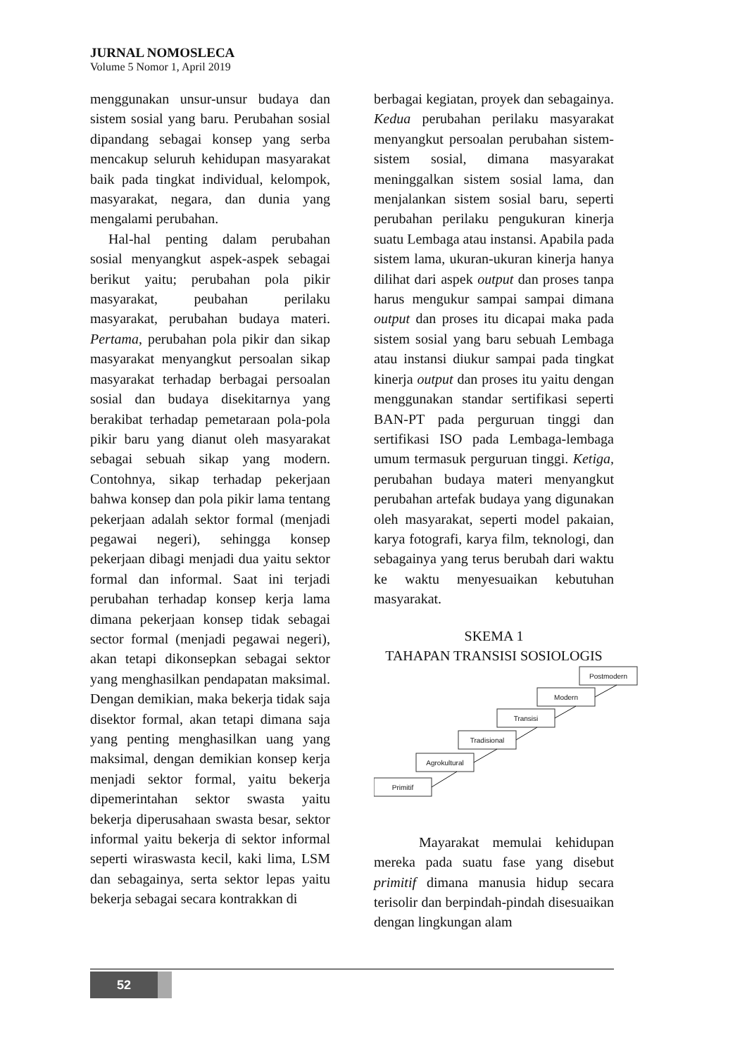JURNAL NOMOSLECA
Volume 5 Nomor 1, April 2019
menggunakan unsur-unsur budaya dan sistem sosial yang baru. Perubahan sosial dipandang sebagai konsep yang serba mencakup seluruh kehidupan masyarakat baik pada tingkat individual, kelompok, masyarakat, negara, dan dunia yang mengalami perubahan.
Hal-hal penting dalam perubahan sosial menyangkut aspek-aspek sebagai berikut yaitu; perubahan pola pikir masyarakat, peubahan perilaku masyarakat, perubahan budaya materi. Pertama, perubahan pola pikir dan sikap masyarakat menyangkut persoalan sikap masyarakat terhadap berbagai persoalan sosial dan budaya disekitarnya yang berakibat terhadap pemetaraan pola-pola pikir baru yang dianut oleh masyarakat sebagai sebuah sikap yang modern. Contohnya, sikap terhadap pekerjaan bahwa konsep dan pola pikir lama tentang pekerjaan adalah sektor formal (menjadi pegawai negeri), sehingga konsep pekerjaan dibagi menjadi dua yaitu sektor formal dan informal. Saat ini terjadi perubahan terhadap konsep kerja lama dimana pekerjaan konsep tidak sebagai sector formal (menjadi pegawai negeri), akan tetapi dikonsepkan sebagai sektor yang menghasilkan pendapatan maksimal. Dengan demikian, maka bekerja tidak saja disektor formal, akan tetapi dimana saja yang penting menghasilkan uang yang maksimal, dengan demikian konsep kerja menjadi sektor formal, yaitu bekerja dipemerintahan sektor swasta yaitu bekerja diperusahaan swasta besar, sektor informal yaitu bekerja di sektor informal seperti wiraswasta kecil, kaki lima, LSM dan sebagainya, serta sektor lepas yaitu bekerja sebagai secara kontrakkan di
berbagai kegiatan, proyek dan sebagainya. Kedua perubahan perilaku masyarakat menyangkut persoalan perubahan sistem-sistem sosial, dimana masyarakat meninggalkan sistem sosial lama, dan menjalankan sistem sosial baru, seperti perubahan perilaku pengukuran kinerja suatu Lembaga atau instansi. Apabila pada sistem lama, ukuran-ukuran kinerja hanya dilihat dari aspek output dan proses tanpa harus mengukur sampai sampai dimana output dan proses itu dicapai maka pada sistem sosial yang baru sebuah Lembaga atau instansi diukur sampai pada tingkat kinerja output dan proses itu yaitu dengan menggunakan standar sertifikasi seperti BAN-PT pada perguruan tinggi dan sertifikasi ISO pada Lembaga-lembaga umum termasuk perguruan tinggi. Ketiga, perubahan budaya materi menyangkut perubahan artefak budaya yang digunakan oleh masyarakat, seperti model pakaian, karya fotografi, karya film, teknologi, dan sebagainya yang terus berubah dari waktu ke waktu menyesuaikan kebutuhan masyarakat.
SKEMA 1
TAHAPAN TRANSISI SOSIOLOGIS
Primitif
Agrokultural
Tradisional
Transisi
Modern
Postmodern
Mayarakat memulai kehidupan mereka pada suatu fase yang disebut primitif dimana manusia hidup secara terisolir dan berpindah-pindah disesuaikan dengan lingkungan alam
52